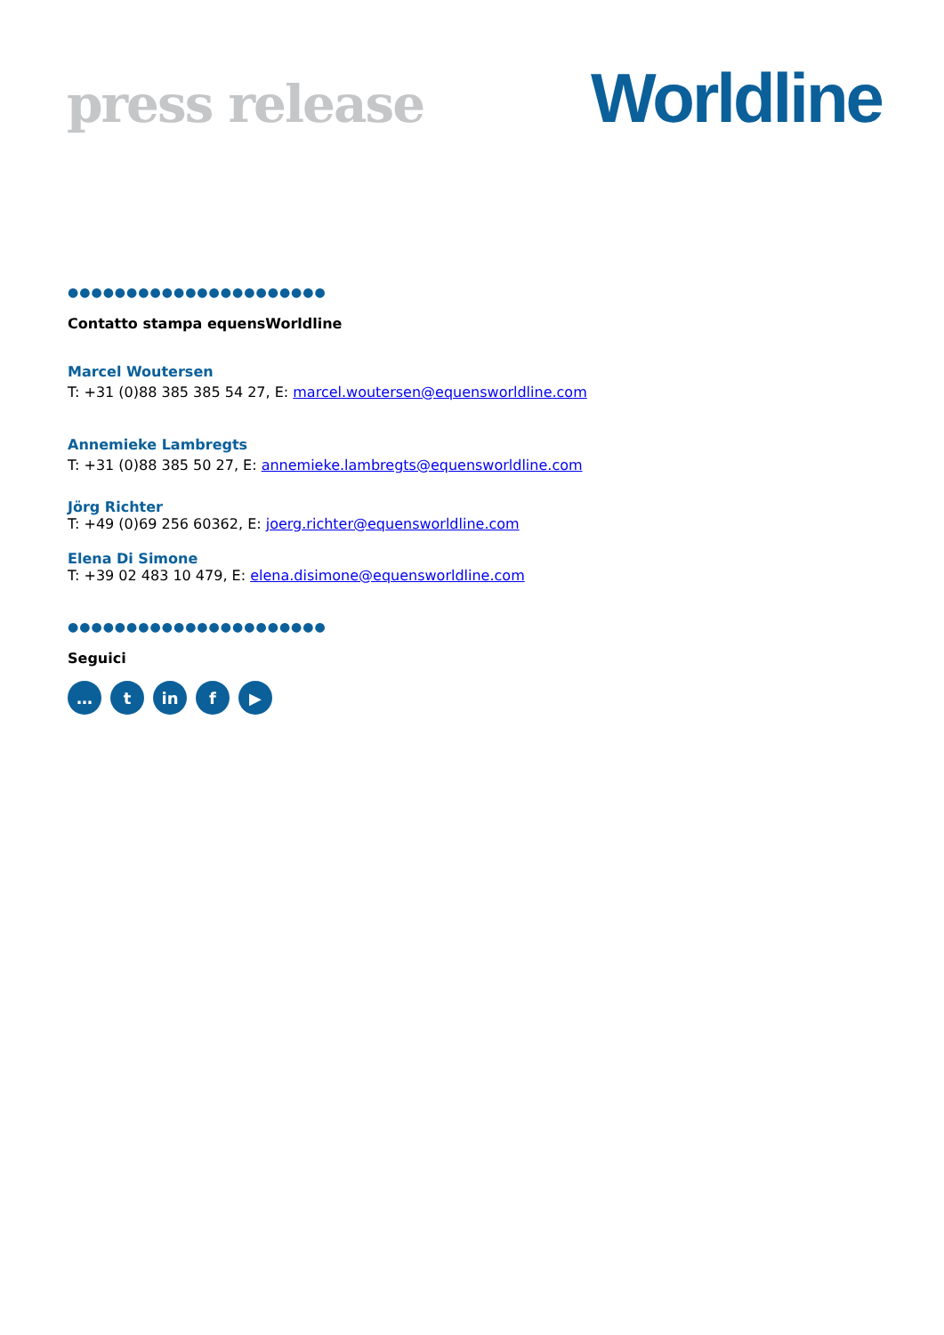press release
Worldline
●●●●●●●●●●●●●●●●●●●●●●
Contatto stampa equensWorldline
Marcel Woutersen
T: +31 (0)88 385 385 54 27, E: marcel.woutersen@equensworldline.com
Annemieke Lambregts
T: +31 (0)88 385 50 27, E: annemieke.lambregts@equensworldline.com
Jörg Richter
T: +49 (0)69 256 60362, E: joerg.richter@equensworldline.com
Elena Di Simone
T: +39 02 483 10 479, E: elena.disimone@equensworldline.com
●●●●●●●●●●●●●●●●●●●●●●
Seguici
… t in f ▶